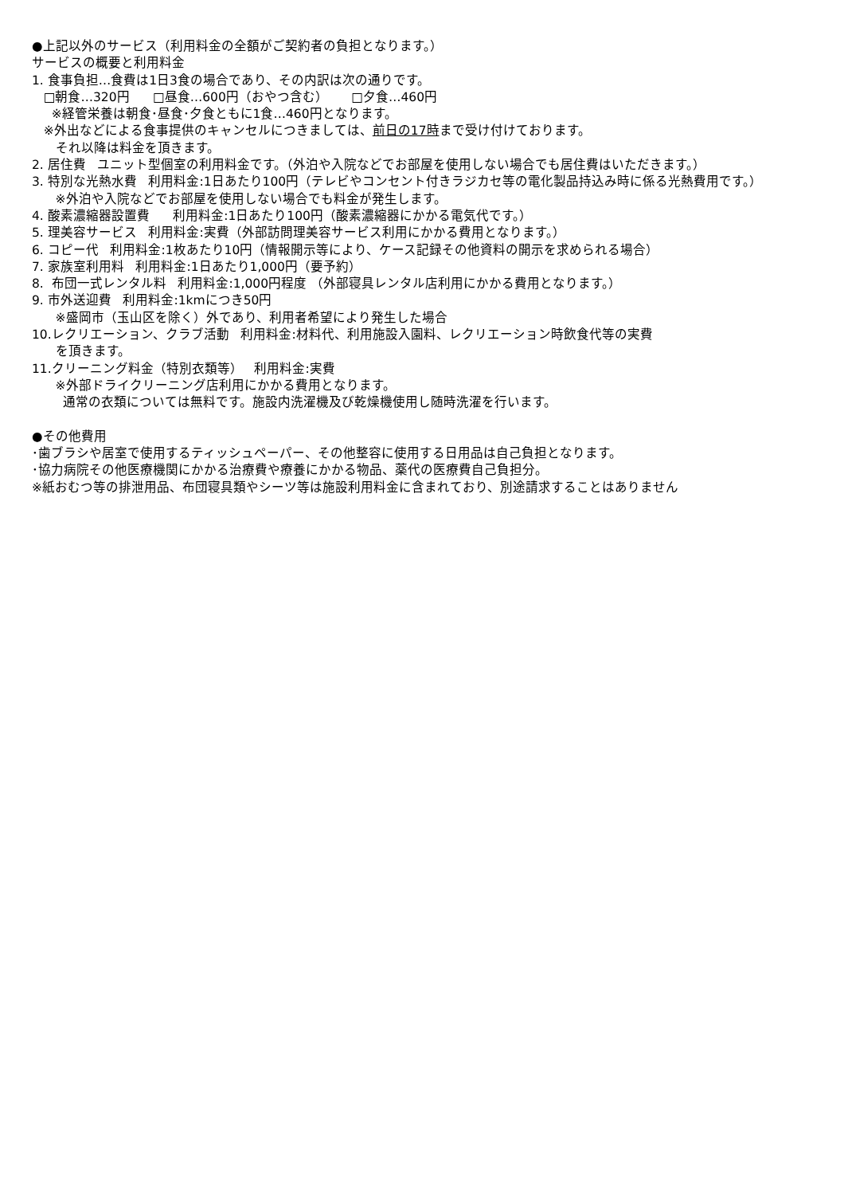●上記以外のサービス（利用料金の全額がご契約者の負担となります。）
サービスの概要と利用料金
1. 食事負担…食費は1日3食の場合であり、その内訳は次の通りです。
□朝食…320円 □昼食…600円（おやつ含む） □夕食…460円
※経管栄養は朝食･昼食･夕食ともに1食…460円となります。
※外出などによる食事提供のキャンセルにつきましては、前日の17時まで受け付けております。
それ以降は料金を頂きます。
2. 居住費 ユニット型個室の利用料金です。（外泊や入院などでお部屋を使用しない場合でも居住費はいただきます。）
3. 特別な光熱水費 利用料金:1日あたり100円（テレビやコンセント付きラジカセ等の電化製品持込み時に係る光熱費用です。）
※外泊や入院などでお部屋を使用しない場合でも料金が発生します。
4. 酸素濃縮器設置費 利用料金:1日あたり100円（酸素濃縮器にかかる電気代です。）
5. 理美容サービス 利用料金:実費（外部訪問理美容サービス利用にかかる費用となります。）
6. コピー代 利用料金:1枚あたり10円（情報開示等により、ケース記録その他資料の開示を求められる場合）
7. 家族室利用料 利用料金:1日あたり1,000円（要予約）
8. 布団一式レンタル料 利用料金:1,000円程度 （外部寝具レンタル店利用にかかる費用となります。）
9. 市外送迎費 利用料金:1kmにつき50円
※盛岡市（玉山区を除く）外であり、利用者希望により発生した場合
10.レクリエーション、クラブ活動 利用料金:材料代、利用施設入園料、レクリエーション時飲食代等の実費
を頂きます。
11.クリーニング料金（特別衣類等） 利用料金:実費
※外部ドライクリーニング店利用にかかる費用となります。
通常の衣類については無料です。施設内洗濯機及び乾燥機使用し随時洗濯を行います。
●その他費用
･歯ブラシや居室で使用するティッシュペーパー、その他整容に使用する日用品は自己負担となります。
･協力病院その他医療機関にかかる治療費や療養にかかる物品、薬代の医療費自己負担分。
※紙おむつ等の排泄用品、布団寝具類やシーツ等は施設利用料金に含まれており、別途請求することはありません